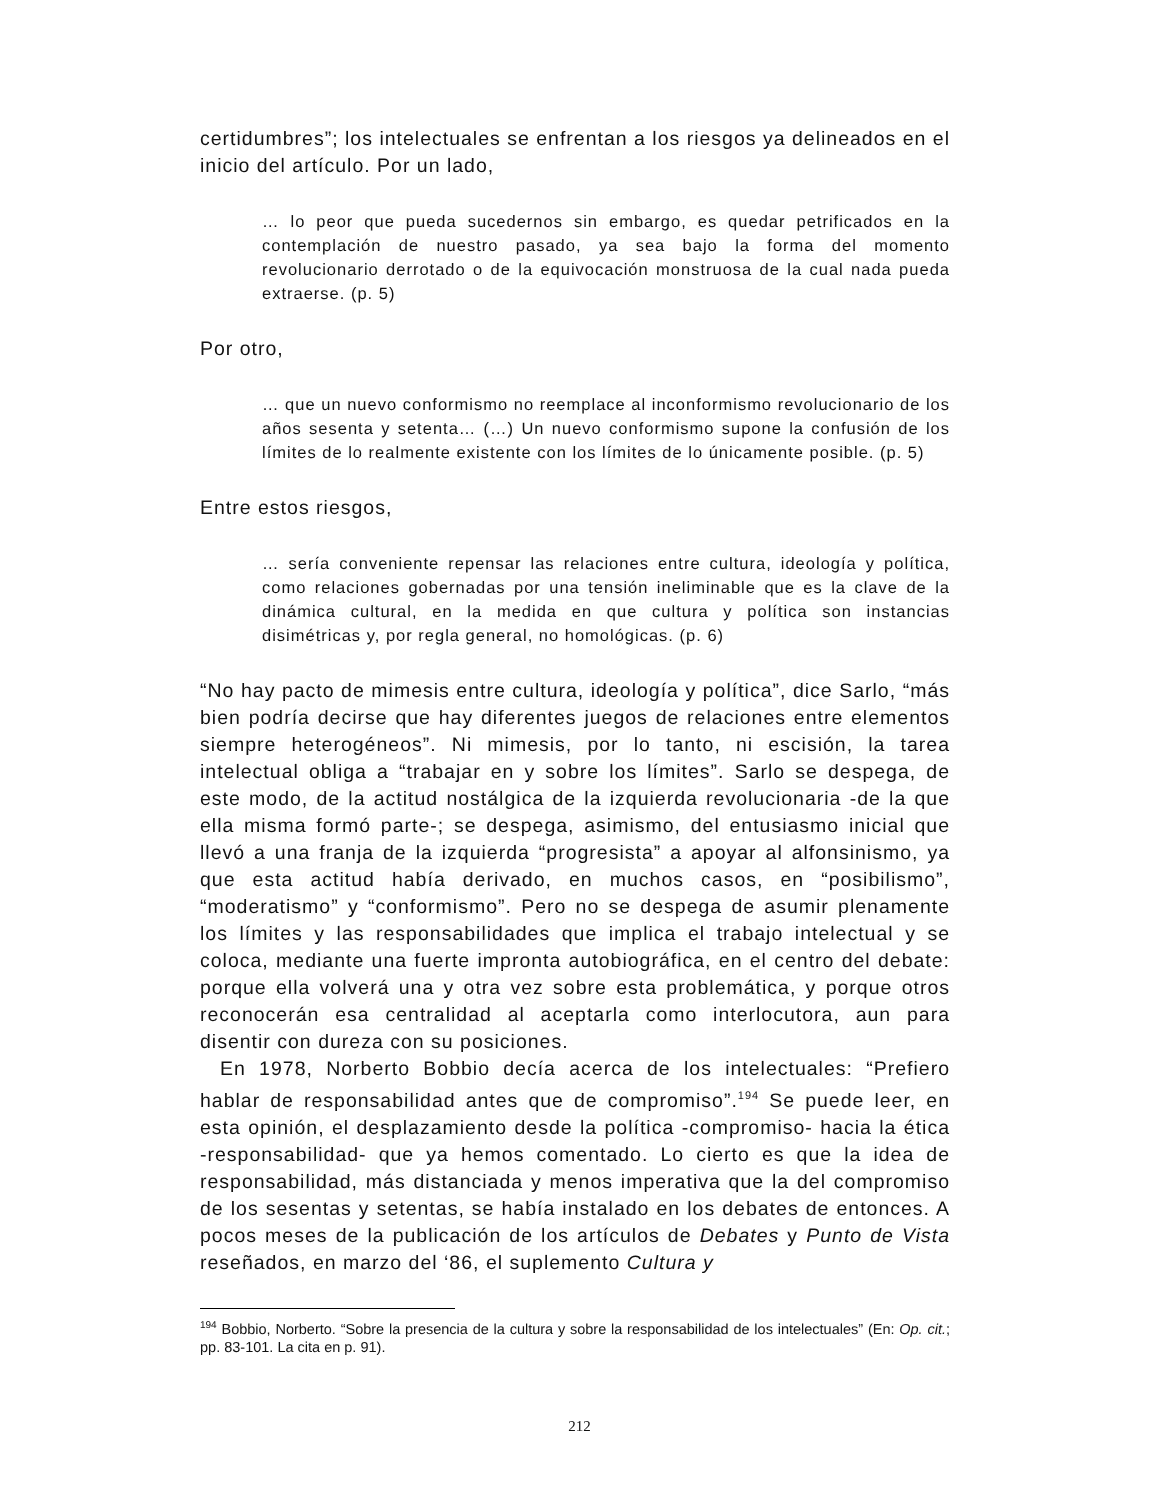certidumbres”; los intelectuales se enfrentan a los riesgos ya delineados en el inicio del artículo. Por un lado,
… lo peor que pueda sucedernos sin embargo, es quedar petrificados en la contemplación de nuestro pasado, ya sea bajo la forma del momento revolucionario derrotado o de la equivocación monstruosa de la cual nada pueda extraerse. (p. 5)
Por otro,
… que un nuevo conformismo no reemplace al inconformismo revolucionario de los años sesenta y setenta… (…) Un nuevo conformismo supone la confusión de los límites de lo realmente existente con los límites de lo únicamente posible. (p. 5)
Entre estos riesgos,
… sería conveniente repensar las relaciones entre cultura, ideología y política, como relaciones gobernadas por una tensión ineliminable que es la clave de la dinámica cultural, en la medida en que cultura y política son instancias disimétricas y, por regla general, no homológicas. (p. 6)
“No hay pacto de mimesis entre cultura, ideología y política”, dice Sarlo, “más bien podría decirse que hay diferentes juegos de relaciones entre elementos siempre heterogéneos”. Ni mimesis, por lo tanto, ni escisión, la tarea intelectual obliga a “trabajar en y sobre los límites”. Sarlo se despega, de este modo, de la actitud nostálgica de la izquierda revolucionaria -de la que ella misma formó parte-; se despega, asimismo, del entusiasmo inicial que llevó a una franja de la izquierda “progresista” a apoyar al alfonsinismo, ya que esta actitud había derivado, en muchos casos, en “posibilismo”, “moderatismo” y “conformismo”. Pero no se despega de asumir plenamente los límites y las responsabilidades que implica el trabajo intelectual y se coloca, mediante una fuerte impronta autobiográfica, en el centro del debate: porque ella volverá una y otra vez sobre esta problemática, y porque otros reconocerán esa centralidad al aceptarla como interlocutora, aun para disentir con dureza con su posiciones.
En 1978, Norberto Bobbio decía acerca de los intelectuales: “Prefiero hablar de responsabilidad antes que de compromiso”.<sup>194</sup> Se puede leer, en esta opinión, el desplazamiento desde la política -compromiso- hacia la ética -responsabilidad- que ya hemos comentado. Lo cierto es que la idea de responsabilidad, más distanciada y menos imperativa que la del compromiso de los sesentas y setentas, se había instalado en los debates de entonces. A pocos meses de la publicación de los artículos de Debates y Punto de Vista reseñados, en marzo del ‘86, el suplemento Cultura y
<sup>194</sup> Bobbio, Norberto. “Sobre la presencia de la cultura y sobre la responsabilidad de los intelectuales” (En: Op. cit.; pp. 83-101. La cita en p. 91).
212